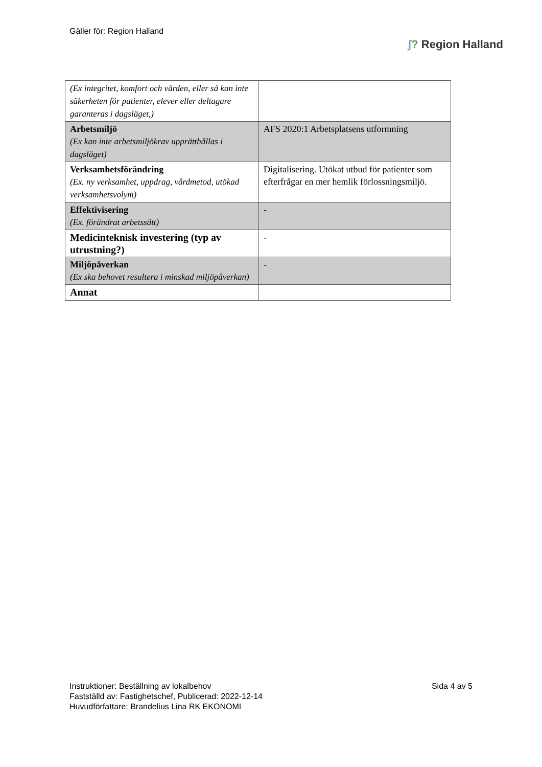Gäller för: Region Halland
ʃ? Region Halland
| (Ex integritet, komfort och värden, eller så kan inte säkerheten för patienter, elever eller deltagare garanteras i dagsläget,) | |
| Arbetsmiljö (Ex kan inte arbetsmiljökrav upprätthållas i dagsläget) | AFS 2020:1 Arbetsplatsens utformning |
| Verksamhetsförändring (Ex. ny verksamhet, uppdrag, vårdmetod, utökad verksamhetsvolym) | Digitalisering. Utökat utbud för patienter som efterfrågar en mer hemlik förlossningsmiljö. |
| Effektivisering (Ex. förändrat arbetssätt) | - |
| Medicinteknisk investering (typ av utrustning?) | - |
| Miljöpåverkan (Ex ska behovet resultera i minskad miljöpåverkan) | - |
| Annat | |
Instruktioner: Beställning av lokalbehov
Fastställd av: Fastighetschef, Publicerad: 2022-12-14
Huvudförfattare: Brandelius Lina RK EKONOMI
Sida 4 av 5